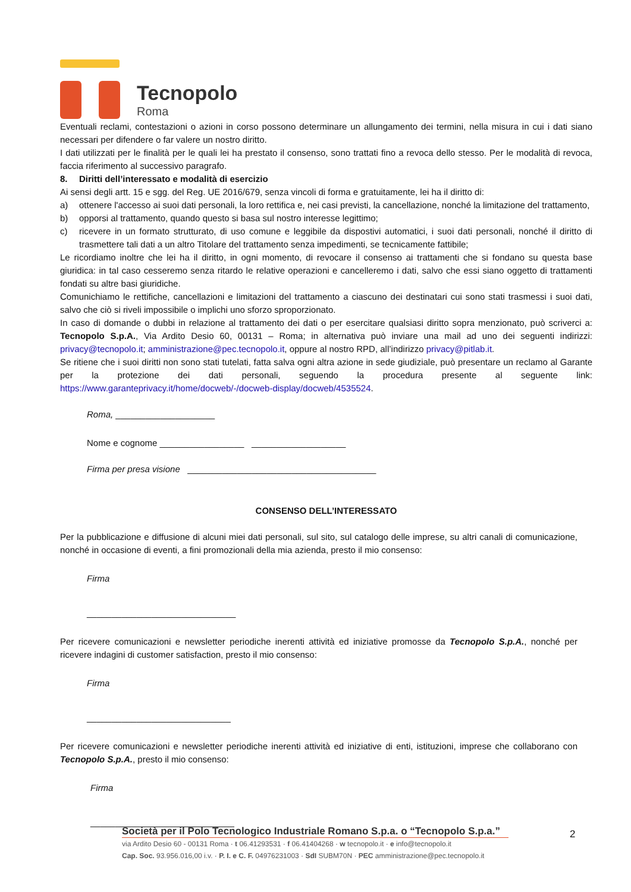Tecnopolo
Roma
Eventuali reclami, contestazioni o azioni in corso possono determinare un allungamento dei termini, nella misura in cui i dati siano necessari per difendere o far valere un nostro diritto.
I dati utilizzati per le finalità per le quali lei ha prestato il consenso, sono trattati fino a revoca dello stesso. Per le modalità di revoca, faccia riferimento al successivo paragrafo.
8. Diritti dell’interessato e modalità di esercizio
Ai sensi degli artt. 15 e sgg. del Reg. UE 2016/679, senza vincoli di forma e gratuitamente, lei ha il diritto di:
a) ottenere l'accesso ai suoi dati personali, la loro rettifica e, nei casi previsti, la cancellazione, nonché la limitazione del trattamento,
b) opporsi al trattamento, quando questo si basa sul nostro interesse legittimo;
c) ricevere in un formato strutturato, di uso comune e leggibile da dispostivi automatici, i suoi dati personali, nonché il diritto di trasmettere tali dati a un altro Titolare del trattamento senza impedimenti, se tecnicamente fattibile;
Le ricordiamo inoltre che lei ha il diritto, in ogni momento, di revocare il consenso ai trattamenti che si fondano su questa base giuridica: in tal caso cesseremo senza ritardo le relative operazioni e cancelleremo i dati, salvo che essi siano oggetto di trattamenti fondati su altre basi giuridiche.
Comunichiamo le rettifiche, cancellazioni e limitazioni del trattamento a ciascuno dei destinatari cui sono stati trasmessi i suoi dati, salvo che ciò si riveli impossibile o implichi uno sforzo sproporzionato.
In caso di domande o dubbi in relazione al trattamento dei dati o per esercitare qualsiasi diritto sopra menzionato, può scriverci a: Tecnopolo S.p.A., Via Ardito Desio 60, 00131 – Roma; in alternativa può inviare una mail ad uno dei seguenti indirizzi: privacy@tecnopolo.it; amministrazione@pec.tecnopolo.it, oppure al nostro RPD, all’indirizzo privacy@pitlab.it.
Se ritiene che i suoi diritti non sono stati tutelati, fatta salva ogni altra azione in sede giudiziale, può presentare un reclamo al Garante per la protezione dei dati personali, seguendo la procedura presente al seguente link: https://www.garanteprivacy.it/home/docweb/-/docweb-display/docweb/4535524.
Roma, ____________________
Nome e cognome _________________ ___________________
Firma per presa visione ______________________________________
CONSENSO DELL’INTERESSATO
Per la pubblicazione e diffusione di alcuni miei dati personali, sul sito, sul catalogo delle imprese, su altri canali di comunicazione, nonché in occasione di eventi, a fini promozionali della mia azienda, presto il mio consenso:
Firma
______________________________
Per ricevere comunicazioni e newsletter periodiche inerenti attività ed iniziative promosse da Tecnopolo S.p.A., nonché per ricevere indagini di customer satisfaction, presto il mio consenso:
Firma
_____________________________
Per ricevere comunicazioni e newsletter periodiche inerenti attività ed iniziative di enti, istituzioni, imprese che collaborano con Tecnopolo S.p.A., presto il mio consenso:
Firma
_____________________________
Società per il Polo Tecnologico Industriale Romano S.p.a. o “Tecnopolo S.p.a.”
via Ardito Desio 60 - 00131 Roma · t 06.41293531 · f 06.41404268 · w tecnopolo.it · e info@tecnopolo.it
Cap. Soc. 93.956.016,00 i.v. · P. I. e C. F. 04976231003 · SdI SUBM70N · PEC amministrazione@pec.tecnopolo.it
2